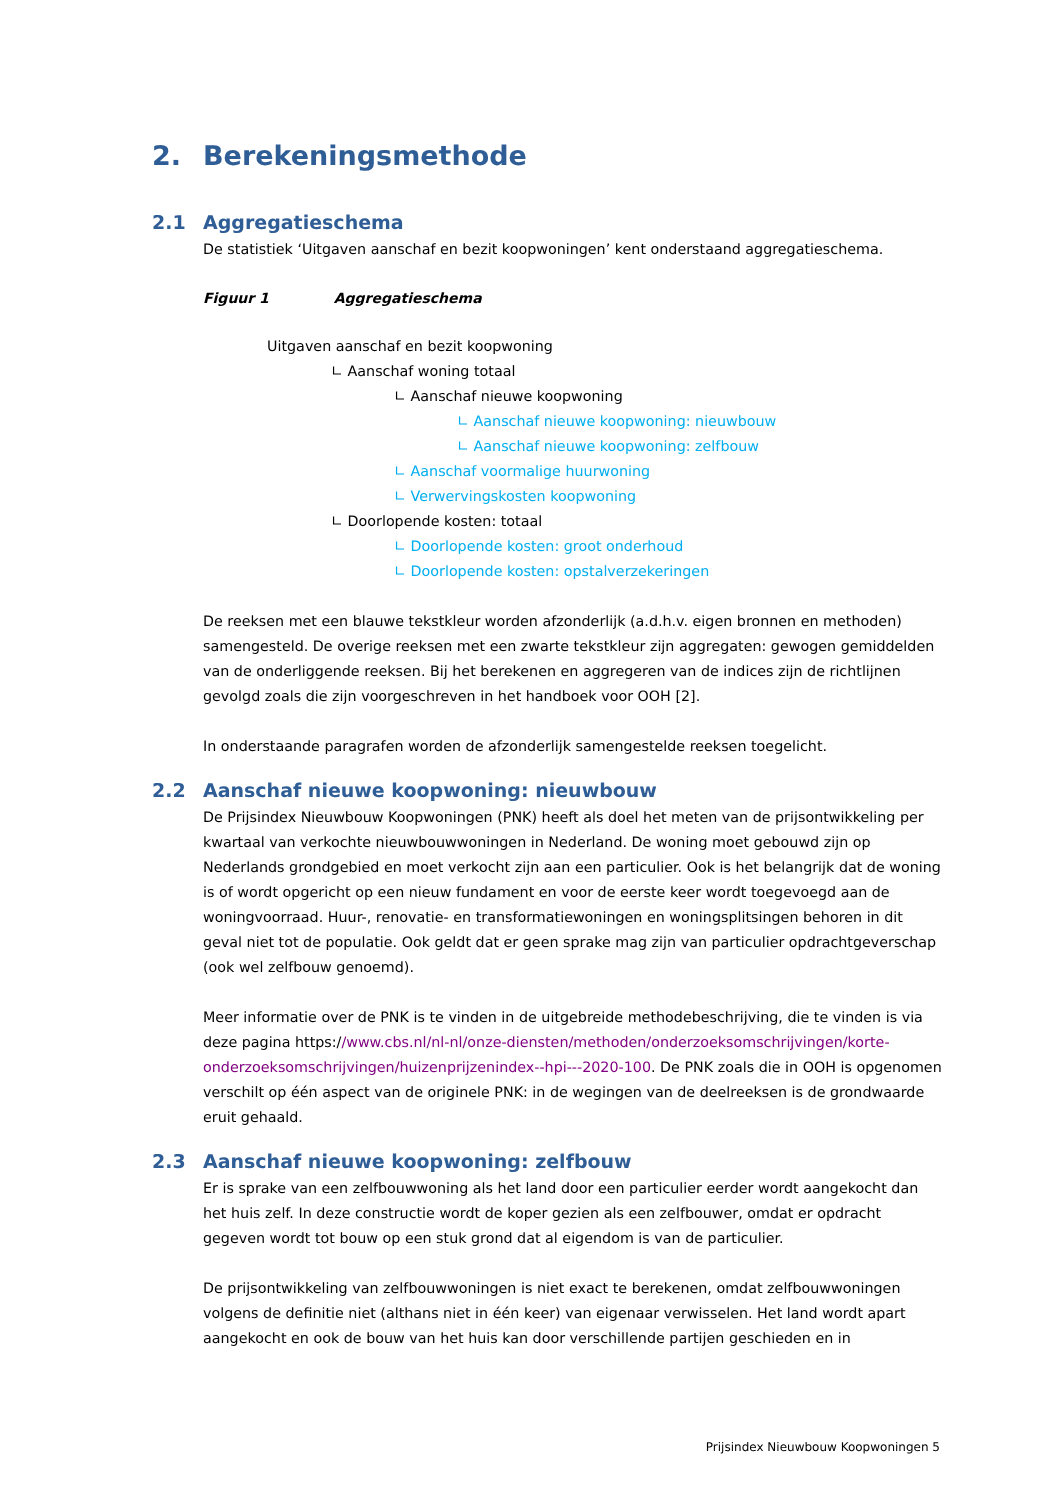2. Berekeningsmethode
2.1 Aggregatieschema
De statistiek ‘Uitgaven aanschaf en bezit koopwoningen’ kent onderstaand aggregatieschema.
Figuur 1 Aggregatieschema
Uitgaven aanschaf en bezit koopwoning
∟ Aanschaf woning totaal
∟ Aanschaf nieuwe koopwoning
∟ Aanschaf nieuwe koopwoning: nieuwbouw
∟ Aanschaf nieuwe koopwoning: zelfbouw
∟ Aanschaf voormalige huurwoning
∟ Verwervingskosten koopwoning
∟ Doorlopende kosten: totaal
∟ Doorlopende kosten: groot onderhoud
∟ Doorlopende kosten: opstalverzekeringen
De reeksen met een blauwe tekstkleur worden afzonderlijk (a.d.h.v. eigen bronnen en methoden) samengesteld. De overige reeksen met een zwarte tekstkleur zijn aggregaten: gewogen gemiddelden van de onderliggende reeksen. Bij het berekenen en aggregeren van de indices zijn de richtlijnen gevolgd zoals die zijn voorgeschreven in het handboek voor OOH [2].
In onderstaande paragrafen worden de afzonderlijk samengestelde reeksen toegelicht.
2.2 Aanschaf nieuwe koopwoning: nieuwbouw
De Prijsindex Nieuwbouw Koopwoningen (PNK) heeft als doel het meten van de prijsontwikkeling per kwartaal van verkochte nieuwbouwwoningen in Nederland. De woning moet gebouwd zijn op Nederlands grondgebied en moet verkocht zijn aan een particulier. Ook is het belangrijk dat de woning is of wordt opgericht op een nieuw fundament en voor de eerste keer wordt toegevoegd aan de woningvoorraad. Huur-, renovatie- en transformatiewoningen en woningsplitsingen behoren in dit geval niet tot de populatie. Ook geldt dat er geen sprake mag zijn van particulier opdrachtgeverschap (ook wel zelfbouw genoemd).
Meer informatie over de PNK is te vinden in de uitgebreide methodebeschrijving, die te vinden is via deze pagina https://www.cbs.nl/nl-nl/onze-diensten/methoden/onderzoeksomschrijvingen/korte-onderzoeksomschrijvingen/huizenprijzenindex--hpi---2020-100. De PNK zoals die in OOH is opgenomen verschilt op één aspect van de originele PNK: in de wegingen van de deelreeksen is de grondwaarde eruit gehaald.
2.3 Aanschaf nieuwe koopwoning: zelfbouw
Er is sprake van een zelfbouwwoning als het land door een particulier eerder wordt aangekocht dan het huis zelf. In deze constructie wordt de koper gezien als een zelfbouwer, omdat er opdracht gegeven wordt tot bouw op een stuk grond dat al eigendom is van de particulier.
De prijsontwikkeling van zelfbouwwoningen is niet exact te berekenen, omdat zelfbouwwoningen volgens de definitie niet (althans niet in één keer) van eigenaar verwisselen. Het land wordt apart aangekocht en ook de bouw van het huis kan door verschillende partijen geschieden en in
Prijsindex Nieuwbouw Koopwoningen 5